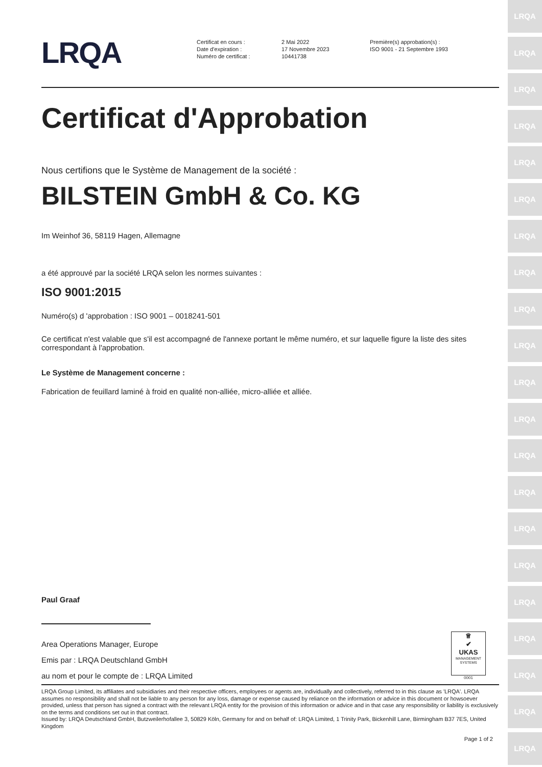LRQA
LRQA
LRQA
LRQA
LRQA
LRQA
LRQA
LRQA
LRQA
LRQA
LRQA
LRQA
LRQA
LRQA
LRQA
LRQA
LRQA
LRQA
LRQA
LRQA
LRQA
LRQA
Certificat en cours :
Date d'expiration :
Numéro de certificat :
2 Mai 2022
17 Novembre 2023
10441738
Première(s) approbation(s) :
ISO 9001 - 21 Septembre 1993
Certificat d'Approbation
Nous certifions que le Système de Management de la société :
BILSTEIN GmbH & Co. KG
Im Weinhof 36, 58119 Hagen, Allemagne
a été approuvé par la société LRQA selon les normes suivantes :
ISO 9001:2015
Numéro(s) d 'approbation : ISO 9001 – 0018241-501
Ce certificat n'est valable que s'il est accompagné de l'annexe portant le même numéro, et sur laquelle figure la liste des sites correspondant à l'approbation.
Le Système de Management concerne :
Fabrication de feuillard laminé à froid en qualité non-alliée, micro-alliée et alliée.
Paul Graaf
Area Operations Manager, Europe
Emis par : LRQA Deutschland GmbH
au nom et pour le compte de : LRQA Limited
♕
✔
UKAS
MANAGEMENT SYSTEMS
0001
LRQA Group Limited, its affiliates and subsidiaries and their respective officers, employees or agents are, individually and collectively, referred to in this clause as 'LRQA'. LRQA assumes no responsibility and shall not be liable to any person for any loss, damage or expense caused by reliance on the information or advice in this document or howsoever provided, unless that person has signed a contract with the relevant LRQA entity for the provision of this information or advice and in that case any responsibility or liability is exclusively on the terms and conditions set out in that contract.
Issued by: LRQA Deutschland GmbH, Butzweilerhofallee 3, 50829 Köln, Germany for and on behalf of: LRQA Limited, 1 Trinity Park, Bickenhill Lane, Birmingham B37 7ES, United Kingdom
Page 1 of 2